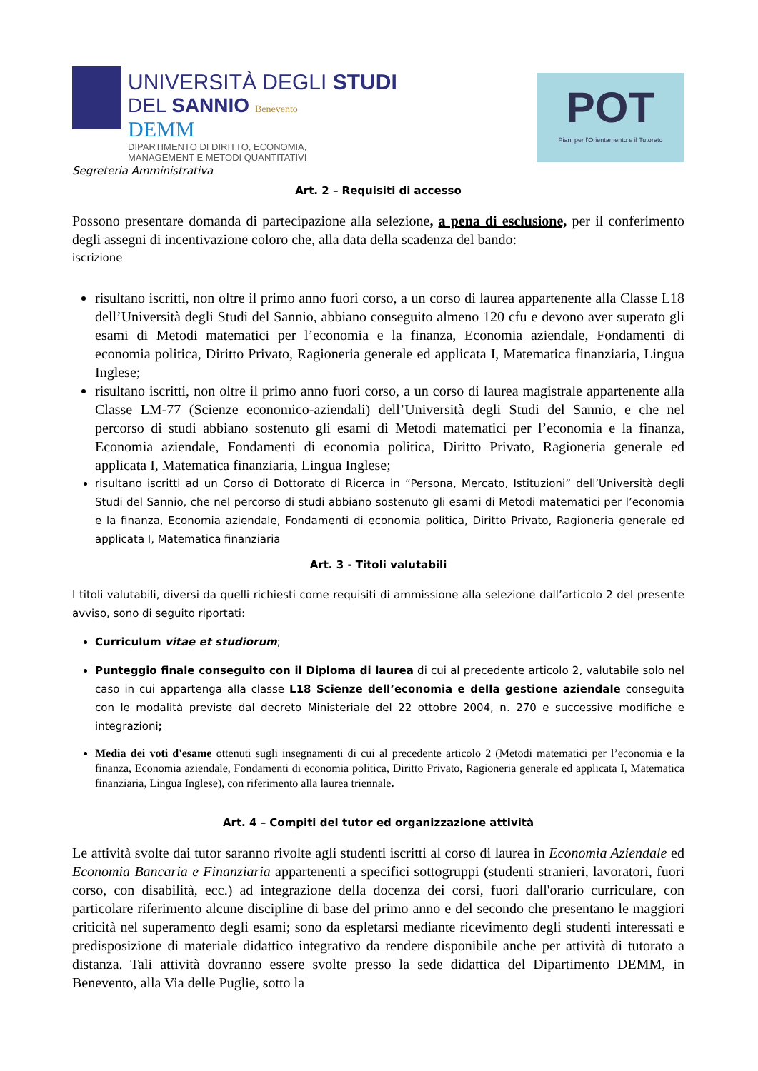UNIVERSITÀ DEGLI STUDI
DEL SANNIO Benevento
DEMM
DIPARTIMENTO DI DIRITTO, ECONOMIA,
MANAGEMENT E METODI QUANTITATIVI
POT
Piani per l'Orientamento e il Tutorato
Segreteria Amministrativa
Art. 2 – Requisiti di accesso
Possono presentare domanda di partecipazione alla selezione, a pena di esclusione, per il conferimento degli assegni di incentivazione coloro che, alla data della scadenza del bando:
iscrizione
risultano iscritti, non oltre il primo anno fuori corso, a un corso di laurea appartenente alla Classe L18 dell’Università degli Studi del Sannio, abbiano conseguito almeno 120 cfu e devono aver superato gli esami di Metodi matematici per l’economia e la finanza, Economia aziendale, Fondamenti di economia politica, Diritto Privato, Ragioneria generale ed applicata I, Matematica finanziaria, Lingua Inglese;
risultano iscritti, non oltre il primo anno fuori corso, a un corso di laurea magistrale appartenente alla Classe LM-77 (Scienze economico-aziendali) dell’Università degli Studi del Sannio, e che nel percorso di studi abbiano sostenuto gli esami di Metodi matematici per l’economia e la finanza, Economia aziendale, Fondamenti di economia politica, Diritto Privato, Ragioneria generale ed applicata I, Matematica finanziaria, Lingua Inglese;
risultano iscritti ad un Corso di Dottorato di Ricerca in “Persona, Mercato, Istituzioni” dell’Università degli Studi del Sannio, che nel percorso di studi abbiano sostenuto gli esami di Metodi matematici per l’economia e la finanza, Economia aziendale, Fondamenti di economia politica, Diritto Privato, Ragioneria generale ed applicata I, Matematica finanziaria
Art. 3 - Titoli valutabili
I titoli valutabili, diversi da quelli richiesti come requisiti di ammissione alla selezione dall’articolo 2 del presente avviso, sono di seguito riportati:
Curriculum vitae et studiorum;
Punteggio finale conseguito con il Diploma di laurea di cui al precedente articolo 2, valutabile solo nel caso in cui appartenga alla classe L18 Scienze dell’economia e della gestione aziendale conseguita con le modalità previste dal decreto Ministeriale del 22 ottobre 2004, n. 270 e successive modifiche e integrazioni;
Media dei voti d'esame ottenuti sugli insegnamenti di cui al precedente articolo 2 (Metodi matematici per l’economia e la finanza, Economia aziendale, Fondamenti di economia politica, Diritto Privato, Ragioneria generale ed applicata I, Matematica finanziaria, Lingua Inglese), con riferimento alla laurea triennale.
Art. 4 – Compiti del tutor ed organizzazione attività
Le attività svolte dai tutor saranno rivolte agli studenti iscritti al corso di laurea in Economia Aziendale ed Economia Bancaria e Finanziaria appartenenti a specifici sottogruppi (studenti stranieri, lavoratori, fuori corso, con disabilità, ecc.) ad integrazione della docenza dei corsi, fuori dall'orario curriculare, con particolare riferimento alcune discipline di base del primo anno e del secondo che presentano le maggiori criticità nel superamento degli esami; sono da espletarsi mediante ricevimento degli studenti interessati e predisposizione di materiale didattico integrativo da rendere disponibile anche per attività di tutorato a distanza. Tali attività dovranno essere svolte presso la sede didattica del Dipartimento DEMM, in Benevento, alla Via delle Puglie, sotto la